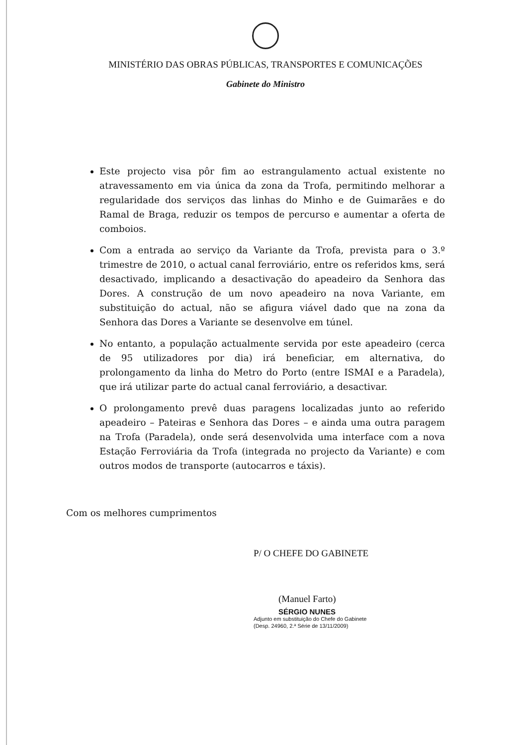MINISTÉRIO DAS OBRAS PÚBLICAS, TRANSPORTES E COMUNICAÇÕES
Gabinete do Ministro
Este projecto visa pôr fim ao estrangulamento actual existente no atravessamento em via única da zona da Trofa, permitindo melhorar a regularidade dos serviços das linhas do Minho e de Guimarães e do Ramal de Braga, reduzir os tempos de percurso e aumentar a oferta de comboios.
Com a entrada ao serviço da Variante da Trofa, prevista para o 3.º trimestre de 2010, o actual canal ferroviário, entre os referidos kms, será desactivado, implicando a desactivação do apeadeiro da Senhora das Dores. A construção de um novo apeadeiro na nova Variante, em substituição do actual, não se afigura viável dado que na zona da Senhora das Dores a Variante se desenvolve em túnel.
No entanto, a população actualmente servida por este apeadeiro (cerca de 95 utilizadores por dia) irá beneficiar, em alternativa, do prolongamento da linha do Metro do Porto (entre ISMAI e a Paradela), que irá utilizar parte do actual canal ferroviário, a desactivar.
O prolongamento prevê duas paragens localizadas junto ao referido apeadeiro – Pateiras e Senhora das Dores – e ainda uma outra paragem na Trofa (Paradela), onde será desenvolvida uma interface com a nova Estação Ferroviária da Trofa (integrada no projecto da Variante) e com outros modos de transporte (autocarros e táxis).
Com os melhores cumprimentos
P/ O CHEFE DO GABINETE
(Manuel Farto)
SÉRGIO NUNES
Adjunto em substituição do Chefe do Gabinete
(Desp. 24960, 2.ª Série de 13/11/2009)